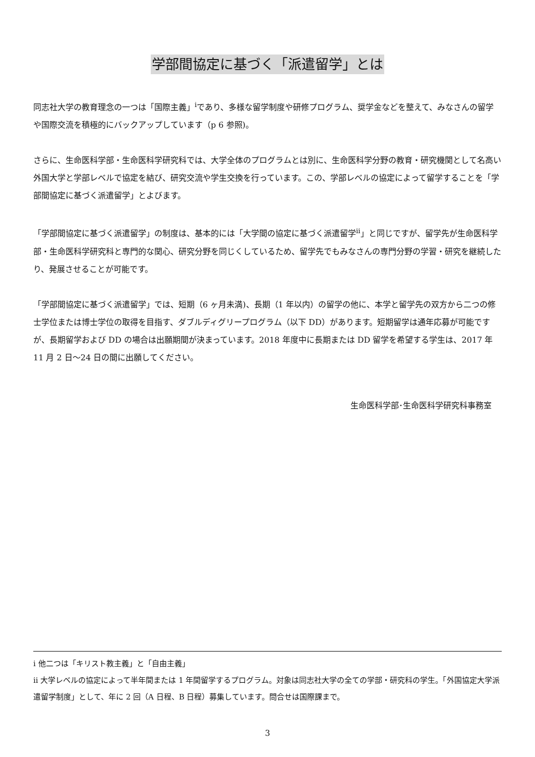学部間協定に基づく「派遣留学」とは
同志社大学の教育理念の一つは「国際主義」<sup>i</sup>であり、多様な留学制度や研修プログラム、奨学金などを整えて、みなさんの留学や国際交流を積極的にバックアップしています（p 6 参照)。
さらに、生命医科学部・生命医科学研究科では、大学全体のプログラムとは別に、生命医科学分野の教育・研究機関として名高い外国大学と学部レベルで協定を結び、研究交流や学生交換を行っています。この、学部レベルの協定によって留学することを「学部間協定に基づく派遣留学」とよびます。
「学部間協定に基づく派遣留学」の制度は、基本的には「大学間の協定に基づく派遣留学<sup>ii</sup>」と同じですが、留学先が生命医科学部・生命医科学研究科と専門的な関心、研究分野を同じくしているため、留学先でもみなさんの専門分野の学習・研究を継続したり、発展させることが可能です。
「学部間協定に基づく派遣留学」では、短期（6 ヶ月未満)、長期（1 年以内）の留学の他に、本学と留学先の双方から二つの修士学位または博士学位の取得を目指す、ダブルディグリープログラム（以下 DD）があります。短期留学は通年応募が可能ですが、長期留学および DD の場合は出願期間が決まっています。2018 年度中に長期または DD 留学を希望する学生は、2017 年 11 月 2 日～24 日の間に出願してください。
生命医科学部･生命医科学研究科事務室
i 他二つは「キリスト教主義」と「自由主義」
ii 大学レベルの協定によって半年間または 1 年間留学するプログラム。対象は同志社大学の全ての学部・研究科の学生。「外国協定大学派遣留学制度」として、年に 2 回（A 日程、B 日程）募集しています。問合せは国際課まで。
3